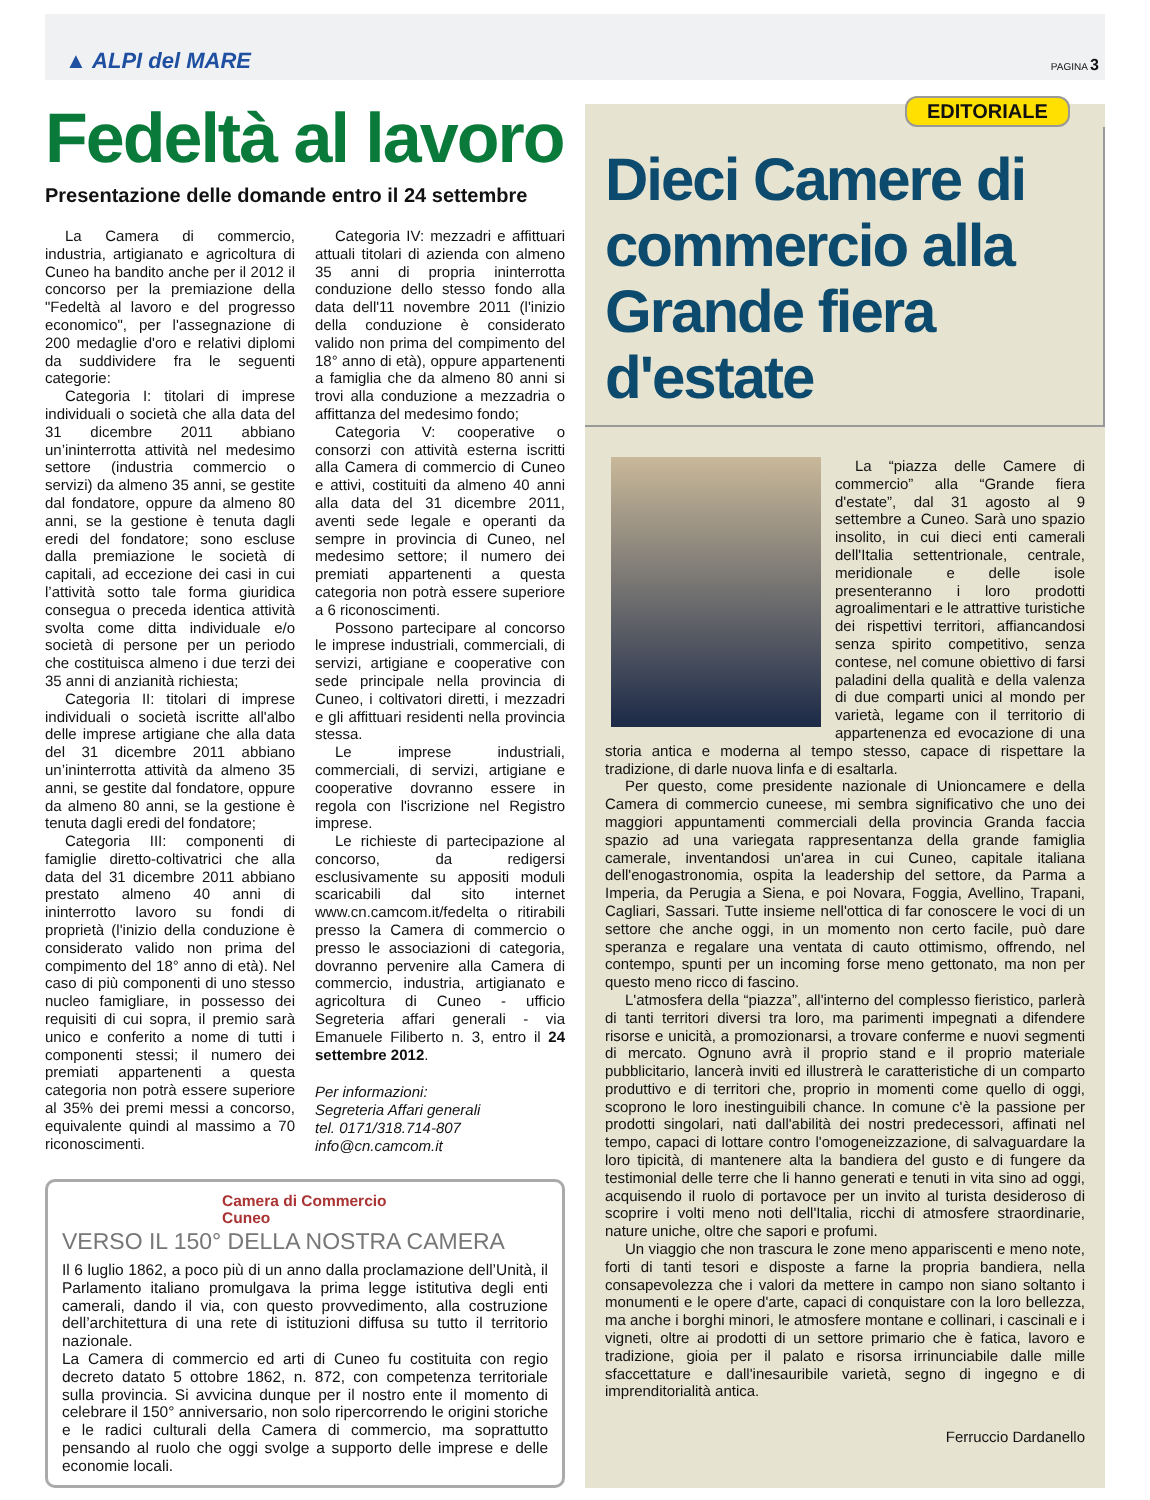▲ ALPI del MARE PAGINA 3
Fedeltà al lavoro
Presentazione delle domande entro il 24 settembre
La Camera di commercio, industria, artigianato e agricoltura di Cuneo ha bandito anche per il 2012 il concorso per la premiazione della "Fedeltà al lavoro e del progresso economico", per l'assegnazione di 200 medaglie d'oro e relativi diplomi da suddividere fra le seguenti categorie:
Categoria I: titolari di imprese individuali o società che alla data del 31 dicembre 2011 abbiano un’ininterrotta attività nel medesimo settore (industria commercio o servizi) da almeno 35 anni, se gestite dal fondatore, oppure da almeno 80 anni, se la gestione è tenuta dagli eredi del fondatore; sono escluse dalla premiazione le società di capitali, ad eccezione dei casi in cui l’attività sotto tale forma giuridica consegua o preceda identica attività svolta come ditta individuale e/o società di persone per un periodo che costituisca almeno i due terzi dei 35 anni di anzianità richiesta;
Categoria II: titolari di imprese individuali o società iscritte all'albo delle imprese artigiane che alla data del 31 dicembre 2011 abbiano un’ininterrotta attività da almeno 35 anni, se gestite dal fondatore, oppure da almeno 80 anni, se la gestione è tenuta dagli eredi del fondatore;
Categoria III: componenti di famiglie diretto-coltivatrici che alla data del 31 dicembre 2011 abbiano prestato almeno 40 anni di ininterrotto lavoro su fondi di proprietà (l'inizio della conduzione è considerato valido non prima del compimento del 18° anno di età). Nel caso di più componenti di uno stesso nucleo famigliare, in possesso dei requisiti di cui sopra, il premio sarà unico e conferito a nome di tutti i componenti stessi; il numero dei premiati appartenenti a questa categoria non potrà essere superiore al 35% dei premi messi a concorso, equivalente quindi al massimo a 70 riconoscimenti.
Categoria IV: mezzadri e affittuari attuali titolari di azienda con almeno 35 anni di propria ininterrotta conduzione dello stesso fondo alla data dell'11 novembre 2011 (l'inizio della conduzione è considerato valido non prima del compimento del 18° anno di età), oppure appartenenti a famiglia che da almeno 80 anni si trovi alla conduzione a mezzadria o affittanza del medesimo fondo;
Categoria V: cooperative o consorzi con attività esterna iscritti alla Camera di commercio di Cuneo e attivi, costituiti da almeno 40 anni alla data del 31 dicembre 2011, aventi sede legale e operanti da sempre in provincia di Cuneo, nel medesimo settore; il numero dei premiati appartenenti a questa categoria non potrà essere superiore a 6 riconoscimenti.
Possono partecipare al concorso le imprese industriali, commerciali, di servizi, artigiane e cooperative con sede principale nella provincia di Cuneo, i coltivatori diretti, i mezzadri e gli affittuari residenti nella provincia stessa.
Le imprese industriali, commerciali, di servizi, artigiane e cooperative dovranno essere in regola con l'iscrizione nel Registro imprese.
Le richieste di partecipazione al concorso, da redigersi esclusivamente su appositi moduli scaricabili dal sito internet www.cn.camcom.it/fedelta o ritirabili presso la Camera di commercio o presso le associazioni di categoria, dovranno pervenire alla Camera di commercio, industria, artigianato e agricoltura di Cuneo - ufficio Segreteria affari generali - via Emanuele Filiberto n. 3, entro il 24 settembre 2012.
Per informazioni:
Segreteria Affari generali
tel. 0171/318.714-807
info@cn.camcom.it
Camera di Commercio
Cuneo
VERSO IL 150° DELLA NOSTRA CAMERA
Il 6 luglio 1862, a poco più di un anno dalla proclamazione dell’Unità, il Parlamento italiano promulgava la prima legge istitutiva degli enti camerali, dando il via, con questo provvedimento, alla costruzione dell’architettura di una rete di istituzioni diffusa su tutto il territorio nazionale.
La Camera di commercio ed arti di Cuneo fu costituita con regio decreto datato 5 ottobre 1862, n. 872, con competenza territoriale sulla provincia. Si avvicina dunque per il nostro ente il momento di celebrare il 150° anniversario, non solo ripercorrendo le origini storiche e le radici culturali della Camera di commercio, ma soprattutto pensando al ruolo che oggi svolge a supporto delle imprese e delle economie locali.
EDITORIALE
Dieci Camere di commercio alla Grande fiera d'estate
La “piazza delle Camere di commercio” alla “Grande fiera d'estate”, dal 31 agosto al 9 settembre a Cuneo. Sarà uno spazio insolito, in cui dieci enti camerali dell'Italia settentrionale, centrale, meridionale e delle isole presenteranno i loro prodotti agroalimentari e le attrattive turistiche dei rispettivi territori, affiancandosi senza spirito competitivo, senza contese, nel comune obiettivo di farsi paladini della qualità e della valenza di due comparti unici al mondo per varietà, legame con il territorio di appartenenza ed evocazione di una storia antica e moderna al tempo stesso, capace di rispettare la tradizione, di darle nuova linfa e di esaltarla.
Per questo, come presidente nazionale di Unioncamere e della Camera di commercio cuneese, mi sembra significativo che uno dei maggiori appuntamenti commerciali della provincia Granda faccia spazio ad una variegata rappresentanza della grande famiglia camerale, inventandosi un'area in cui Cuneo, capitale italiana dell'enogastronomia, ospita la leadership del settore, da Parma a Imperia, da Perugia a Siena, e poi Novara, Foggia, Avellino, Trapani, Cagliari, Sassari. Tutte insieme nell'ottica di far conoscere le voci di un settore che anche oggi, in un momento non certo facile, può dare speranza e regalare una ventata di cauto ottimismo, offrendo, nel contempo, spunti per un incoming forse meno gettonato, ma non per questo meno ricco di fascino.
L'atmosfera della “piazza”, all'interno del complesso fieristico, parlerà di tanti territori diversi tra loro, ma parimenti impegnati a difendere risorse e unicità, a promozionarsi, a trovare conferme e nuovi segmenti di mercato. Ognuno avrà il proprio stand e il proprio materiale pubblicitario, lancerà inviti ed illustrerà le caratteristiche di un comparto produttivo e di territori che, proprio in momenti come quello di oggi, scoprono le loro inestinguibili chance. In comune c'è la passione per prodotti singolari, nati dall'abilità dei nostri predecessori, affinati nel tempo, capaci di lottare contro l'omogeneizzazione, di salvaguardare la loro tipicità, di mantenere alta la bandiera del gusto e di fungere da testimonial delle terre che li hanno generati e tenuti in vita sino ad oggi, acquisendo il ruolo di portavoce per un invito al turista desideroso di scoprire i volti meno noti dell'Italia, ricchi di atmosfere straordinarie, nature uniche, oltre che sapori e profumi.
Un viaggio che non trascura le zone meno appariscenti e meno note, forti di tanti tesori e disposte a farne la propria bandiera, nella consapevolezza che i valori da mettere in campo non siano soltanto i monumenti e le opere d'arte, capaci di conquistare con la loro bellezza, ma anche i borghi minori, le atmosfere montane e collinari, i cascinali e i vigneti, oltre ai prodotti di un settore primario che è fatica, lavoro e tradizione, gioia per il palato e risorsa irrinunciabile dalle mille sfaccettature e dall'inesauribile varietà, segno di ingegno e di imprenditorialità antica.
Ferruccio Dardanello